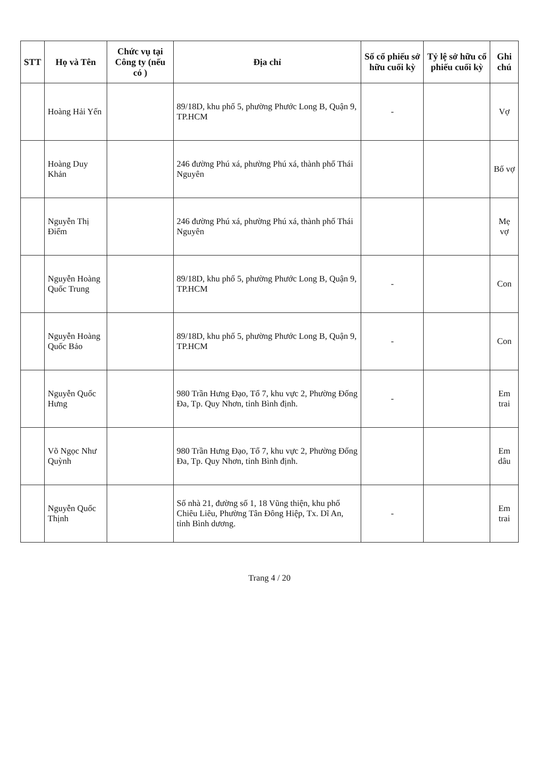| STT | Họ và Tên | Chức vụ tại Công ty (nếu có ) | Địa chỉ | Số cổ phiếu sở hữu cuối kỳ | Tỷ lệ sở hữu cổ phiếu cuối kỳ | Ghi chú |
| --- | --- | --- | --- | --- | --- | --- |
| | Hoàng Hải Yến | | 89/18D, khu phố 5, phường Phước Long B, Quận 9, TP.HCM | - | | Vợ |
| | Hoàng Duy Khản | | 246 đường Phú xá, phường Phú xá, thành phố Thái Nguyên | | | Bố vợ |
| | Nguyễn Thị Điểm | | 246 đường Phú xá, phường Phú xá, thành phố Thái Nguyên | | | Mẹ vợ |
| | Nguyễn Hoàng Quốc Trung | | 89/18D, khu phố 5, phường Phước Long B, Quận 9, TP.HCM | - | | Con |
| | Nguyễn Hoàng Quốc Bảo | | 89/18D, khu phố 5, phường Phước Long B, Quận 9, TP.HCM | - | | Con |
| | Nguyễn Quốc Hưng | | 980 Trần Hưng Đạo, Tổ 7, khu vực 2, Phường Đống Đa, Tp. Quy Nhơn, tỉnh Bình định. | - | | Em trai |
| | Võ Ngọc Như Quỳnh | | 980 Trần Hưng Đạo, Tổ 7, khu vực 2, Phường Đống Đa, Tp. Quy Nhơn, tỉnh Bình định. | | | Em dâu |
| | Nguyễn Quốc Thịnh | | Số nhà 21, đường số 1, 18 Vũng thiện, khu phố Chiêu Liêu, Phường Tân Đông Hiệp, Tx. Dĩ An, tỉnh Bình dương. | - | | Em trai |
Trang 4 / 20